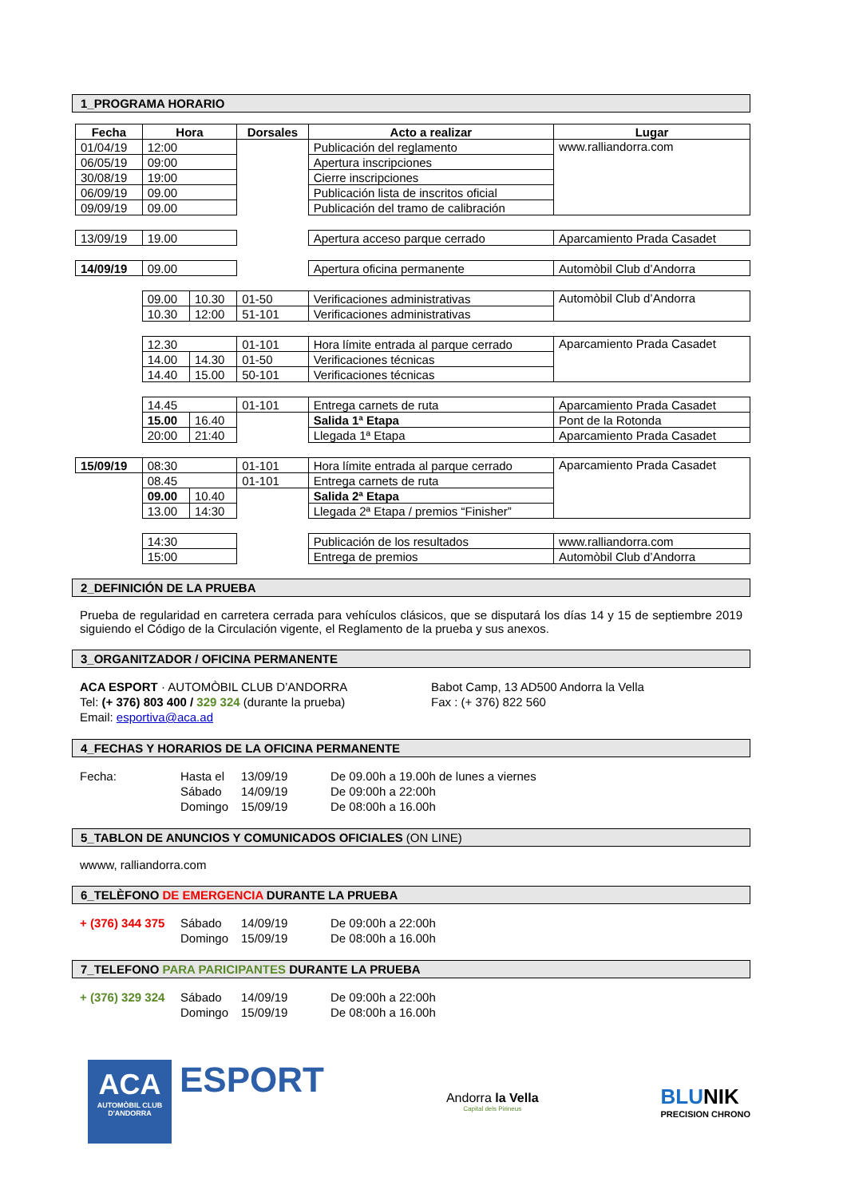1_PROGRAMA HORARIO
| Fecha | Hora | | Dorsales | Acto a realizar | Lugar |
| --- | --- | --- | --- | --- | --- |
| 01/04/19 | 12:00 | | | Publicación del reglamento | www.ralliandorra.com |
| 06/05/19 | 09:00 | | | Apertura inscripciones | |
| 30/08/19 | 19:00 | | | Cierre inscripciones | |
| 06/09/19 | 09.00 | | | Publicación lista de inscritos oficial | |
| 09/09/19 | 09.00 | | | Publicación del tramo de calibración | |
| 13/09/19 | 19.00 | | | Apertura acceso parque cerrado | Aparcamiento Prada Casadet |
| 14/09/19 | 09.00 | | | Apertura oficina permanente | Automòbil Club d’Andorra |
| | 09.00 | 10.30 | 01-50 | Verificaciones administrativas | Automòbil Club d’Andorra |
| | 10.30 | 12:00 | 51-101 | Verificaciones administrativas | |
| | 12.30 | | 01-101 | Hora límite entrada al parque cerrado | Aparcamiento Prada Casadet |
| | 14.00 | 14.30 | 01-50 | Verificaciones técnicas | |
| | 14.40 | 15.00 | 50-101 | Verificaciones técnicas | |
| | 14.45 | | 01-101 | Entrega carnets de ruta | Aparcamiento Prada Casadet |
| | 15.00 | 16.40 | | Salida 1ª Etapa | Pont de la Rotonda |
| | 20:00 | 21:40 | | Llegada 1ª Etapa | Aparcamiento Prada Casadet |
| 15/09/19 | 08:30 | | 01-101 | Hora límite entrada al parque cerrado | Aparcamiento Prada Casadet |
| | 08.45 | | 01-101 | Entrega carnets de ruta | |
| | 09.00 | 10.40 | | Salida 2ª Etapa | |
| | 13.00 | 14:30 | | Llegada 2ª Etapa / premios “Finisher” | |
| | 14:30 | | | Publicación de los resultados | www.ralliandorra.com |
| | 15:00 | | | Entrega de premios | Automòbil Club d’Andorra |
2_DEFINICIÓN DE LA PRUEBA
Prueba de regularidad en carretera cerrada para vehículos clásicos, que se disputará los días 14 y 15 de septiembre 2019 siguiendo el Código de la Circulación vigente, el Reglamento de la prueba y sus anexos.
3_ORGANITZADOR / OFICINA PERMANENTE
ACA ESPORT · AUTOMÒBIL CLUB D’ANDORRA
Babot Camp, 13 AD500 Andorra la Vella
Tel: (+ 376) 803 400 / 329 324 (durante la prueba)
Fax : (+ 376) 822 560
Email: esportiva@aca.ad
4_FECHAS Y HORARIOS DE LA OFICINA PERMANENTE
Fecha:
Hasta el
13/09/19
De 09.00h a 19.00h de lunes a viernes
Sábado
14/09/19
De 09:00h a 22:00h
Domingo
15/09/19
De 08:00h a 16.00h
5_TABLON DE ANUNCIOS Y COMUNICADOS OFICIALES (ON LINE)
wwww, ralliandorra.com
6_TELÈFONO DE EMERGENCIA DURANTE LA PRUEBA
+ (376) 344 375
Sábado
14/09/19
De 09:00h a 22:00h
Domingo
15/09/19
De 08:00h a 16.00h
7_TELEFONO PARA PARICIPANTES DURANTE LA PRUEBA
+ (376) 329 324
Sábado
14/09/19
De 09:00h a 22:00h
Domingo
15/09/19
De 08:00h a 16.00h
ACA
AUTOMÒBIL CLUB D'ANDORRA
ESPORT
Andorra la Vella
Capital dels Pirineus
BLUNIK
PRECISION CHRONO